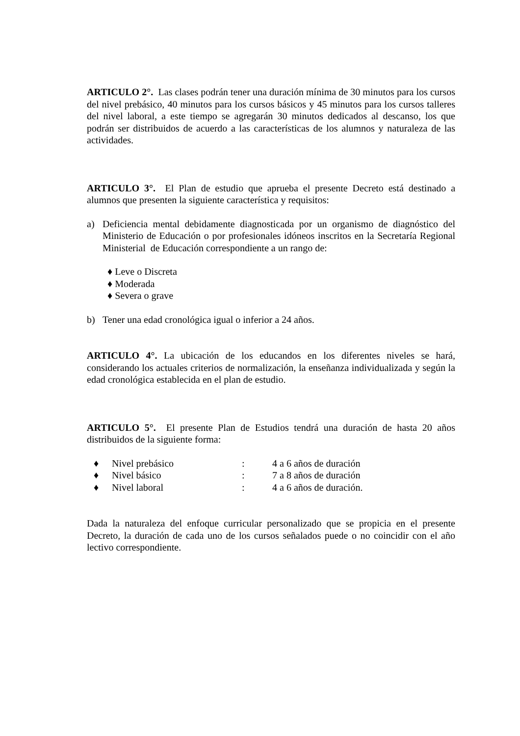ARTICULO 2°. Las clases podrán tener una duración mínima de 30 minutos para los cursos del nivel prebásico, 40 minutos para los cursos básicos y 45 minutos para los cursos talleres del nivel laboral, a este tiempo se agregarán 30 minutos dedicados al descanso, los que podrán ser distribuidos de acuerdo a las características de los alumnos y naturaleza de las actividades.
ARTICULO 3°. El Plan de estudio que aprueba el presente Decreto está destinado a alumnos que presenten la siguiente característica y requisitos:
a) Deficiencia mental debidamente diagnosticada por un organismo de diagnóstico del Ministerio de Educación o por profesionales idóneos inscritos en la Secretaría Regional Ministerial de Educación correspondiente a un rango de:
♦ Leve o Discreta
♦ Moderada
♦ Severa o grave
b) Tener una edad cronológica igual o inferior a 24 años.
ARTICULO 4°. La ubicación de los educandos en los diferentes niveles se hará, considerando los actuales criterios de normalización, la enseñanza individualizada y según la edad cronológica establecida en el plan de estudio.
ARTICULO 5°. El presente Plan de Estudios tendrá una duración de hasta 20 años distribuidos de la siguiente forma:
♦ Nivel prebásico: 4 a 6 años de duración
♦ Nivel básico: 7 a 8 años de duración
♦ Nivel laboral: 4 a 6 años de duración.
Dada la naturaleza del enfoque curricular personalizado que se propicia en el presente Decreto, la duración de cada uno de los cursos señalados puede o no coincidir con el año lectivo correspondiente.